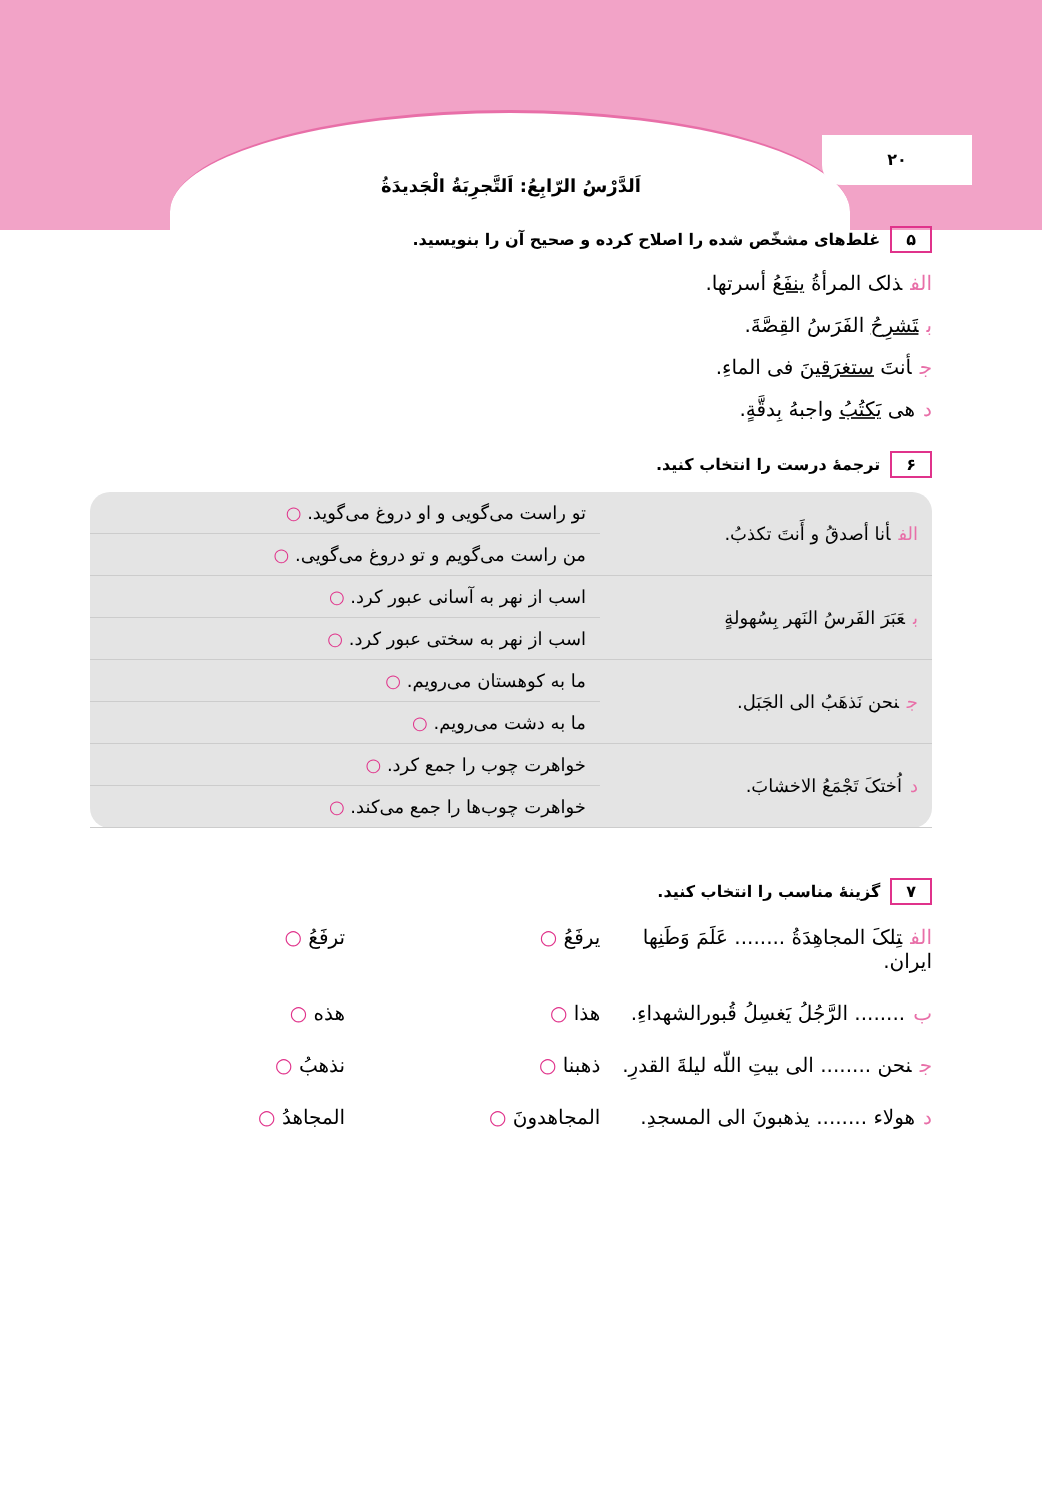۲۰
اَلدَّرْسُ الرّابِعُ: اَلتَّجرِبَةُ الْجَدیدَةُ
۵ غلط‌های مشخّص شده را اصلاح کرده و صحیح آن را بنویسید.
الفذلک المرأةُ ینفَعُ أسرتها.
بتَشرِحُ الفَرَسُ القِصَّةَ.
جأنتَ ستغرَقینَ فی الماءِ.
دهی یَکتُبُ واجبهُ بِدقَّةٍ.
۶ ترجمهٔ درست را انتخاب کنید.
| الف أنا أصدقُ و أَنتَ تکذبُ. | تو راست می‌گویی و او دروغ می‌گوید. ○ |
| | من راست می‌گویم و تو دروغ می‌گویی. ○ |
| ب عَبَرَ الفَرسُ النَهر بِسُهولةٍ | اسب از نهر به آسانی عبور کرد. ○ |
| | اسب از نهر به سختی عبور کرد. ○ |
| ج نحن نَذهَبُ الی الجَبَل. | ما به کوهستان می‌رویم. ○ |
| | ما به دشت می‌رویم. ○ |
| د اُختکَ تَجْمَعُ الاخشابَ. | خواهرت چوب را جمع کرد. ○ |
| | خواهرت چوب‌ها را جمع می‌کند. ○ |
۷ گزینهٔ مناسب را انتخاب کنید.
الفتِلکَ المجاهِدَةُ ........ عَلَمَ وَطَنِها ایران.
یرفَعُ ○
ترفَعُ ○
ب........ الرَّجُلُ یَغسِلُ قُبورالشهداءِ.
هذا ○
هذه ○
جنحن ........ الی بیتِ اللّه لیلةَ القدرِ.
ذهبنا ○
نذهبُ ○
دهولاء ........ یذهبونَ الی المسجدِ.
المجاهدونَ ○
المجاهدُ ○